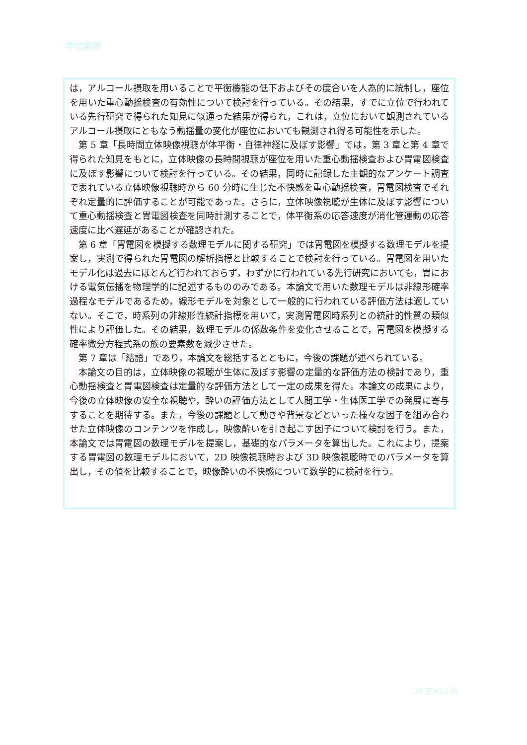学位関係
は，アルコール摂取を用いることで平衡機能の低下およびその度合いを人為的に統制し，座位を用いた重心動揺検査の有効性について検討を行っている。その結果，すでに立位で行われている先行研究で得られた知見に似通った結果が得られ，これは，立位において観測されているアルコール摂取にともなう動揺量の変化が座位においても観測され得る可能性を示した。
第 5 章「長時間立体映像視聴が体平衡・自律神経に及ぼす影響」では，第 3 章と第 4 章で得られた知見をもとに，立体映像の長時間視聴が座位を用いた重心動揺検査および胃電図検査に及ぼす影響について検討を行っている。その結果，同時に記録した主観的なアンケート調査で表れている立体映像視聴時から 60 分時に生じた不快感を重心動揺検査，胃電図検査でそれぞれ定量的に評価することが可能であった。さらに，立体映像視聴が生体に及ぼす影響について重心動揺検査と胃電図検査を同時計測することで，体平衡系の応答速度が消化管運動の応答速度に比べ遅延があることが確認された。
第 6 章「胃電図を模擬する数理モデルに関する研究」では胃電図を模擬する数理モデルを提案し，実測で得られた胃電図の解析指標と比較することで検討を行っている。胃電図を用いたモデル化は過去にほとんど行われておらず，わずかに行われている先行研究においても，胃における電気伝播を物理学的に記述するもののみである。本論文で用いた数理モデルは非線形確率過程なモデルであるため，線形モデルを対象として一般的に行われている評価方法は適していない。そこで，時系列の非線形性統計指標を用いて，実測胃電図時系列との統計的性質の類似性により評価した。その結果，数理モデルの係数条件を変化させることで，胃電図を模擬する確率微分方程式系の族の要素数を減少させた。
第 7 章は「結語」であり，本論文を総括するとともに，今後の課題が述べられている。
本論文の目的は，立体映像の視聴が生体に及ぼす影響の定量的な評価方法の検討であり，重心動揺検査と胃電図検査は定量的な評価方法として一定の成果を得た。本論文の成果により，今後の立体映像の安全な視聴や，酔いの評価方法として人間工学・生体医工学での発展に寄与することを期待する。また，今後の課題として動きや背景などといった様々な因子を組み合わせた立体映像のコンテンツを作成し，映像酔いを引き起こす因子について検討を行う。また，本論文では胃電図の数理モデルを提案し，基礎的なパラメータを算出した。これにより，提案する胃電図の数理モデルにおいて，2D 映像視聴時および 3D 映像視聴時でのパラメータを算出し，その値を比較することで，映像酔いの不快感について数学的に検討を行う。
38 字×23 行